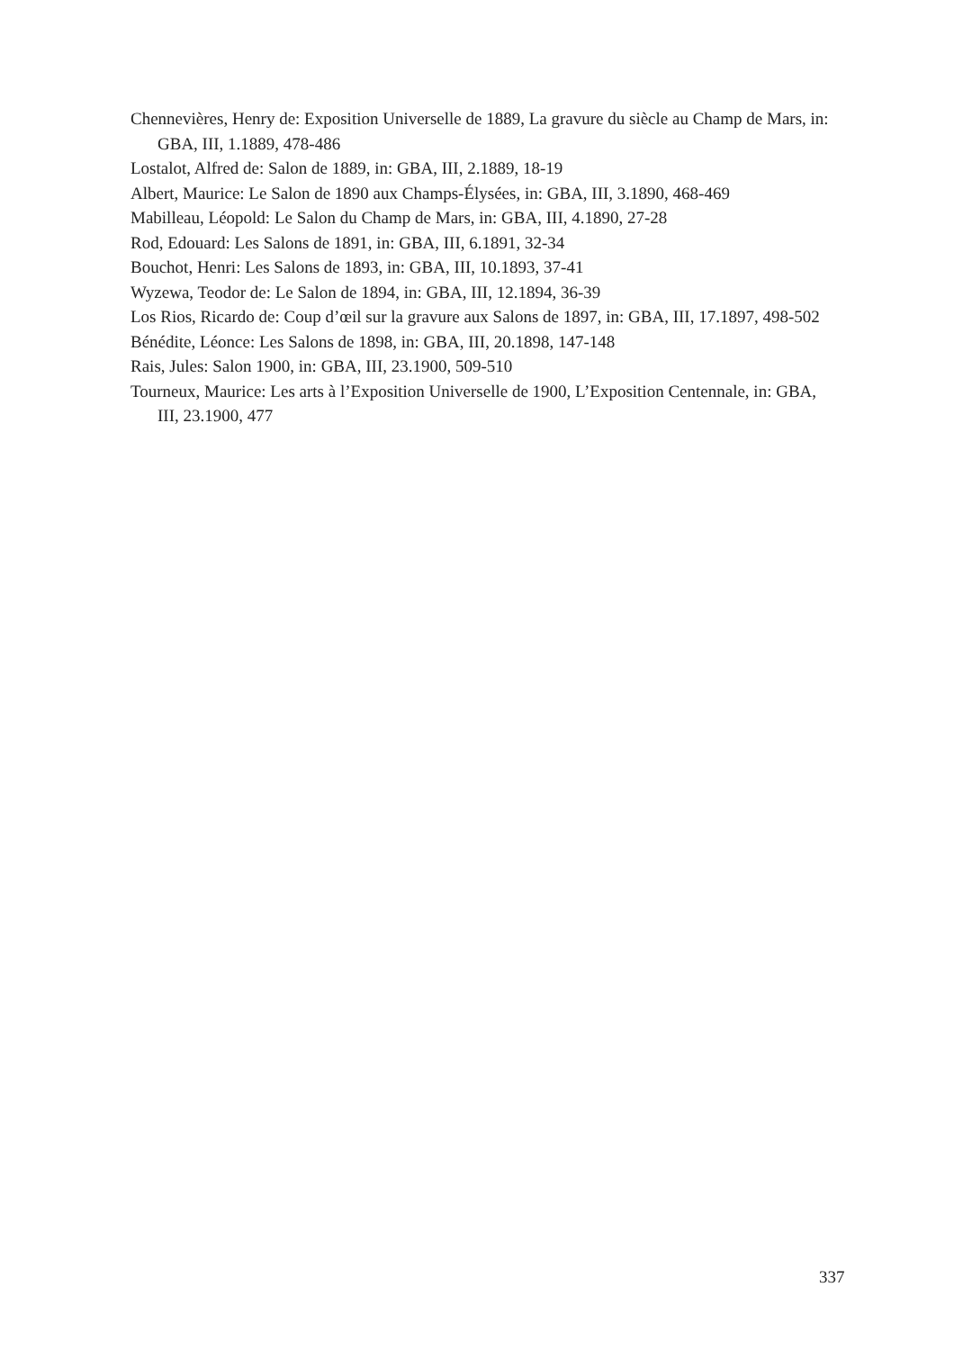Chennevières, Henry de: Exposition Universelle de 1889, La gravure du siècle au Champ de Mars, in: GBA, III, 1.1889, 478-486
Lostalot, Alfred de: Salon de 1889, in: GBA, III, 2.1889, 18-19
Albert, Maurice: Le Salon de 1890 aux Champs-Élysées, in: GBA, III, 3.1890, 468-469
Mabilleau, Léopold: Le Salon du Champ de Mars, in: GBA, III, 4.1890, 27-28
Rod, Edouard: Les Salons de 1891, in: GBA, III, 6.1891, 32-34
Bouchot, Henri: Les Salons de 1893, in: GBA, III, 10.1893, 37-41
Wyzewa, Teodor de: Le Salon de 1894, in: GBA, III, 12.1894, 36-39
Los Rios, Ricardo de: Coup d’œil sur la gravure aux Salons de 1897, in: GBA, III, 17.1897, 498-502
Bénédite, Léonce: Les Salons de 1898, in: GBA, III, 20.1898, 147-148
Rais, Jules: Salon 1900, in: GBA, III, 23.1900, 509-510
Tourneux, Maurice: Les arts à l’Exposition Universelle de 1900, L’Exposition Centennale, in: GBA, III, 23.1900, 477
337